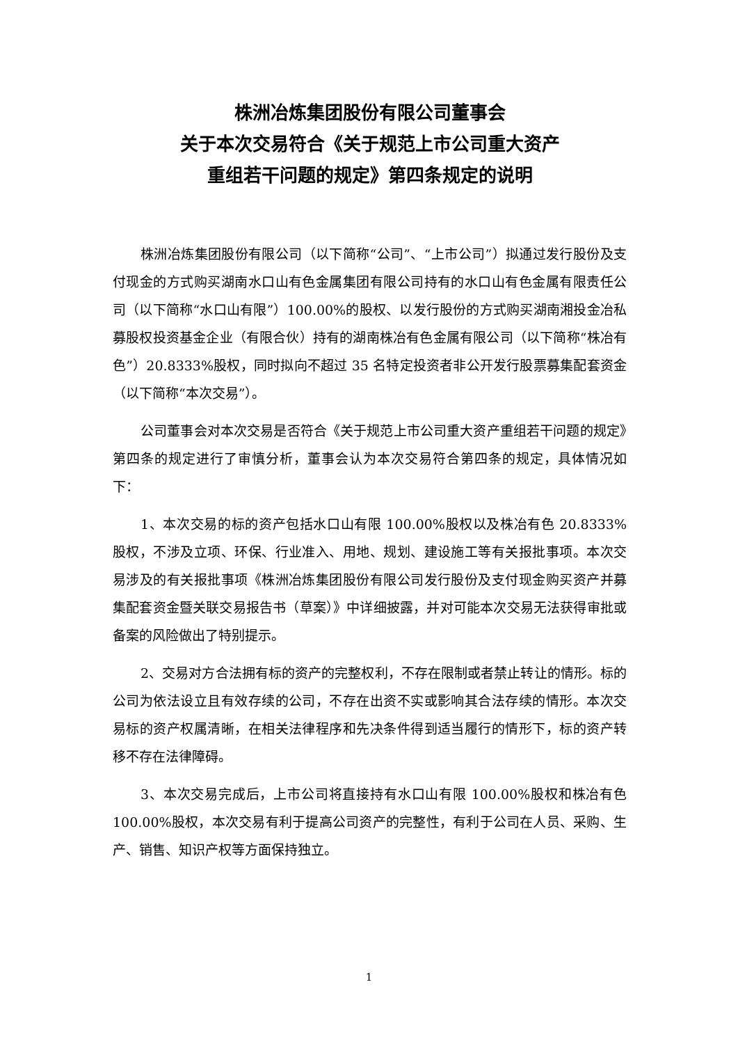株洲冶炼集团股份有限公司董事会
关于本次交易符合《关于规范上市公司重大资产
重组若干问题的规定》第四条规定的说明
株洲冶炼集团股份有限公司（以下简称“公司”、“上市公司”）拟通过发行股份及支付现金的方式购买湖南水口山有色金属集团有限公司持有的水口山有色金属有限责任公司（以下简称“水口山有限”）100.00%的股权、以发行股份的方式购买湖南湘投金冶私募股权投资基金企业（有限合伙）持有的湖南株冶有色金属有限公司（以下简称“株冶有色”）20.8333%股权，同时拟向不超过 35 名特定投资者非公开发行股票募集配套资金（以下简称“本次交易”）。
公司董事会对本次交易是否符合《关于规范上市公司重大资产重组若干问题的规定》第四条的规定进行了审慎分析，董事会认为本次交易符合第四条的规定，具体情况如下：
1、本次交易的标的资产包括水口山有限 100.00%股权以及株冶有色 20.8333%股权，不涉及立项、环保、行业准入、用地、规划、建设施工等有关报批事项。本次交易涉及的有关报批事项《株洲冶炼集团股份有限公司发行股份及支付现金购买资产并募集配套资金暨关联交易报告书（草案）》中详细披露，并对可能本次交易无法获得审批或备案的风险做出了特别提示。
2、交易对方合法拥有标的资产的完整权利，不存在限制或者禁止转让的情形。标的公司为依法设立且有效存续的公司，不存在出资不实或影响其合法存续的情形。本次交易标的资产权属清晰，在相关法律程序和先决条件得到适当履行的情形下，标的资产转移不存在法律障碍。
3、本次交易完成后，上市公司将直接持有水口山有限 100.00%股权和株冶有色 100.00%股权，本次交易有利于提高公司资产的完整性，有利于公司在人员、采购、生产、销售、知识产权等方面保持独立。
1